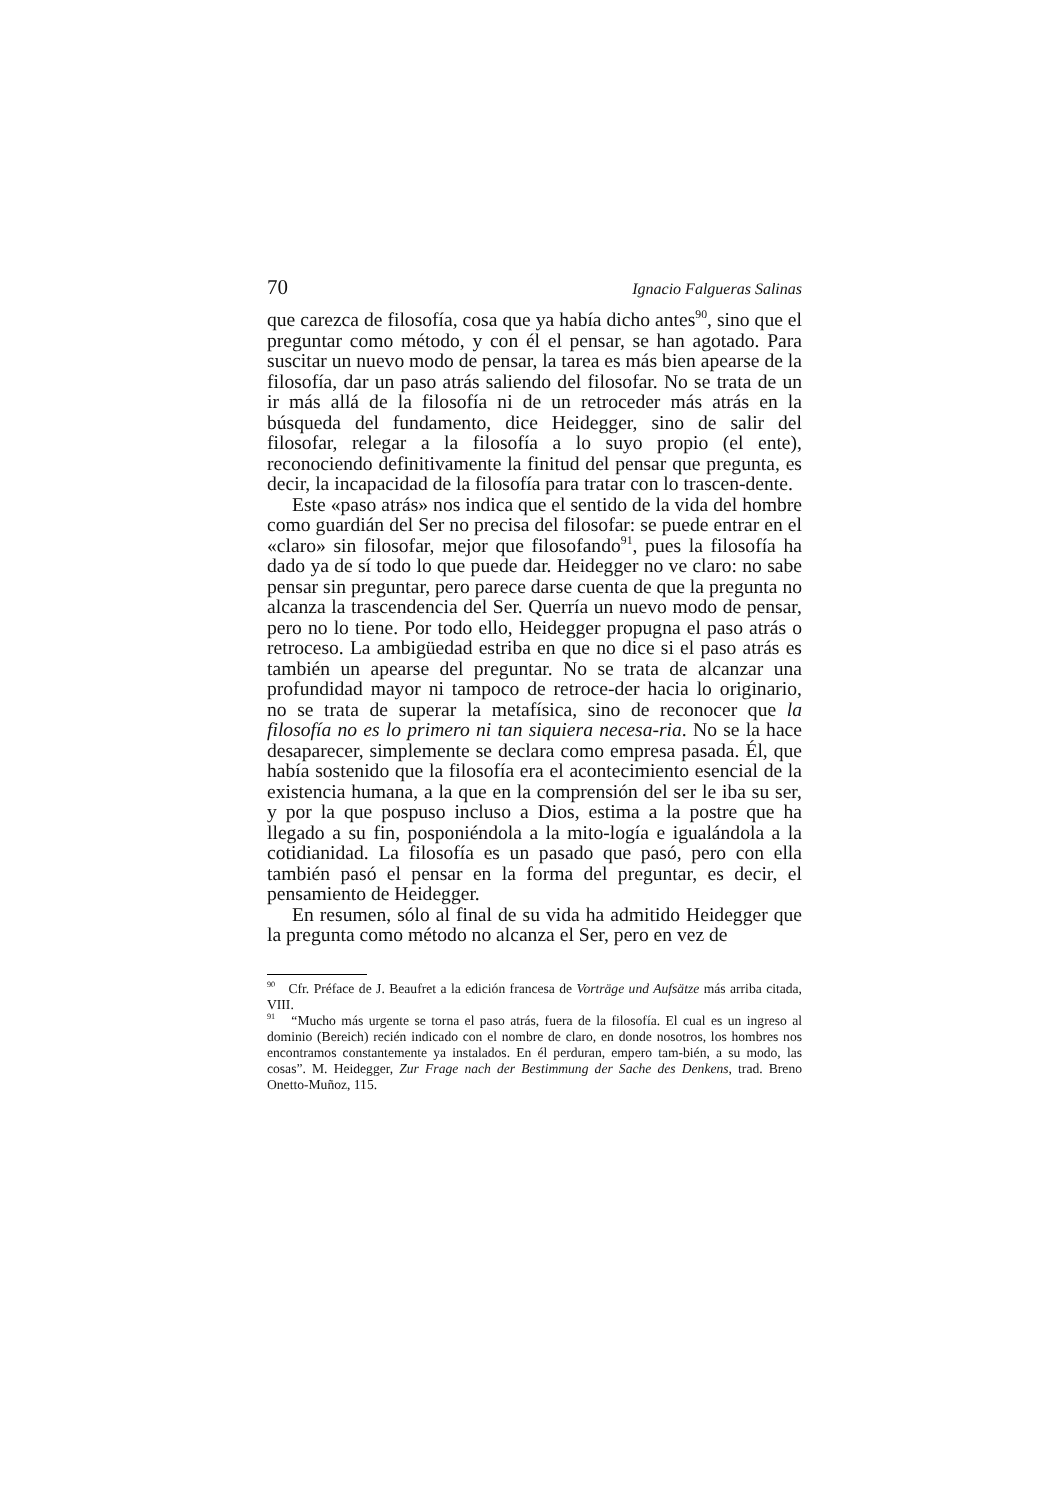70 Ignacio Falgueras Salinas
que carezca de filosofía, cosa que ya había dicho antes<sup>90</sup>, sino que el preguntar como método, y con él el pensar, se han agotado. Para suscitar un nuevo modo de pensar, la tarea es más bien apearse de la filosofía, dar un paso atrás saliendo del filosofar. No se trata de un ir más allá de la filosofía ni de un retroceder más atrás en la búsqueda del fundamento, dice Heidegger, sino de salir del filosofar, relegar a la filosofía a lo suyo propio (el ente), reconociendo definitivamente la finitud del pensar que pregunta, es decir, la incapacidad de la filosofía para tratar con lo trascen-dente.
Este «paso atrás» nos indica que el sentido de la vida del hombre como guardián del Ser no precisa del filosofar: se puede entrar en el «claro» sin filosofar, mejor que filosofando<sup>91</sup>, pues la filosofía ha dado ya de sí todo lo que puede dar. Heidegger no ve claro: no sabe pensar sin preguntar, pero parece darse cuenta de que la pregunta no alcanza la trascendencia del Ser. Querría un nuevo modo de pensar, pero no lo tiene. Por todo ello, Heidegger propugna el paso atrás o retroceso. La ambigüedad estriba en que no dice si el paso atrás es también un apearse del preguntar. No se trata de alcanzar una profundidad mayor ni tampoco de retroce-der hacia lo originario, no se trata de superar la metafísica, sino de reconocer que la filosofía no es lo primero ni tan siquiera necesa-ria. No se la hace desaparecer, simplemente se declara como empresa pasada. Él, que había sostenido que la filosofía era el acontecimiento esencial de la existencia humana, a la que en la comprensión del ser le iba su ser, y por la que pospuso incluso a Dios, estima a la postre que ha llegado a su fin, posponiéndola a la mito-logía e igualándola a la cotidianidad. La filosofía es un pasado que pasó, pero con ella también pasó el pensar en la forma del preguntar, es decir, el pensamiento de Heidegger.
En resumen, sólo al final de su vida ha admitido Heidegger que la pregunta como método no alcanza el Ser, pero en vez de
<sup>90</sup> Cfr. Préface de J. Beaufret a la edición francesa de Vorträge und Aufsätze más arriba citada, VIII.
<sup>91</sup> “Mucho más urgente se torna el paso atrás, fuera de la filosofía. El cual es un ingreso al dominio (Bereich) recién indicado con el nombre de claro, en donde nosotros, los hombres nos encontramos constantemente ya instalados. En él perduran, empero tam-bién, a su modo, las cosas”. M. Heidegger, Zur Frage nach der Bestimmung der Sache des Denkens, trad. Breno Onetto-Muñoz, 115.